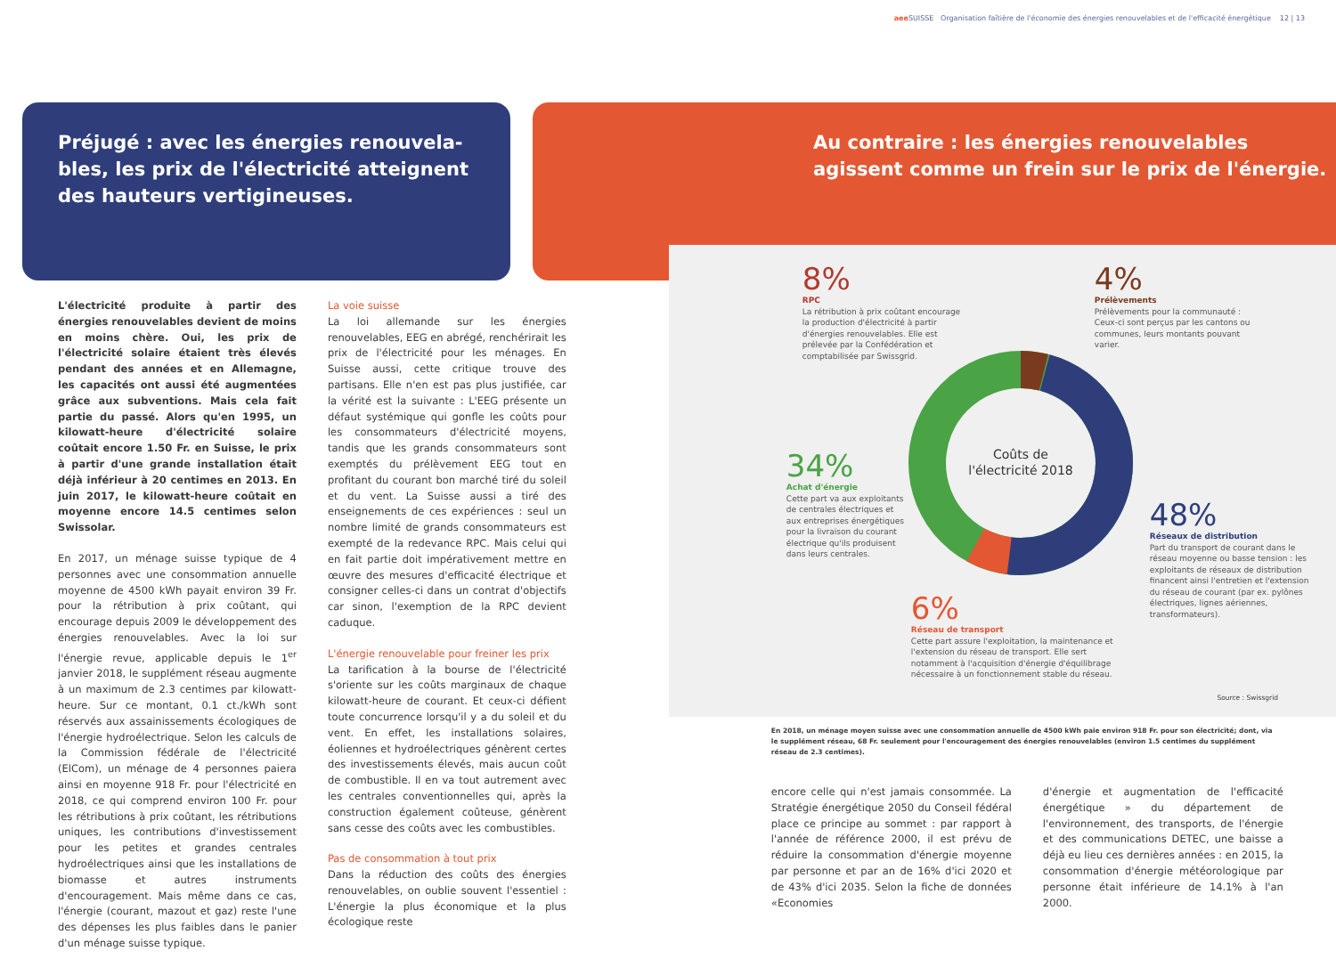aee SUISSE Organisation faîtière de l'économie des énergies renouvelables et de l'efficacité énergétique 12 | 13
Préjugé : avec les énergies renouvela-bles, les prix de l'électricité atteignent des hauteurs vertigineuses.
Au contraire : les énergies renouvelables agissent comme un frein sur le prix de l'énergie.
L'électricité produite à partir des énergies renouvelables devient de moins en moins chère. Oui, les prix de l'électricité solaire étaient très élevés pendant des années et en Allemagne, les capacités ont aussi été augmentées grâce aux subventions. Mais cela fait partie du passé. Alors qu'en 1995, un kilowatt-heure d'électricité solaire coûtait encore 1.50 Fr. en Suisse, le prix à partir d'une grande installation était déjà inférieur à 20 centimes en 2013. En juin 2017, le kilowatt-heure coûtait en moyenne encore 14.5 centimes selon Swissolar.
En 2017, un ménage suisse typique de 4 personnes avec une consommation annuelle moyenne de 4500 kWh payait environ 39 Fr. pour la rétribution à prix coûtant, qui encourage depuis 2009 le développement des énergies renouvelables. Avec la loi sur l'énergie revue, applicable depuis le 1<sup>er</sup> janvier 2018, le supplément réseau augmente à un maximum de 2.3 centimes par kilowatt-heure. Sur ce montant, 0.1 ct./kWh sont réservés aux assainissements écologiques de l'énergie hydroélectrique. Selon les calculs de la Commission fédérale de l'électricité (ElCom), un ménage de 4 personnes paiera ainsi en moyenne 918 Fr. pour l'électricité en 2018, ce qui comprend environ 100 Fr. pour les rétributions à prix coûtant, les rétributions uniques, les contributions d'investissement pour les petites et grandes centrales hydroélectriques ainsi que les installations de biomasse et autres instruments d'encouragement. Mais même dans ce cas, l'énergie (courant, mazout et gaz) reste l'une des dépenses les plus faibles dans le panier d'un ménage suisse typique.
La voie suisse
La loi allemande sur les énergies renouvelables, EEG en abrégé, renchérirait les prix de l'électricité pour les ménages. En Suisse aussi, cette critique trouve des partisans. Elle n'en est pas plus justifiée, car la vérité est la suivante : L'EEG présente un défaut systémique qui gonfle les coûts pour les consommateurs d'électricité moyens, tandis que les grands consommateurs sont exemptés du prélèvement EEG tout en profitant du courant bon marché tiré du soleil et du vent. La Suisse aussi a tiré des enseignements de ces expériences : seul un nombre limité de grands consommateurs est exempté de la redevance RPC. Mais celui qui en fait partie doit impérativement mettre en œuvre des mesures d'efficacité électrique et consigner celles-ci dans un contrat d'objectifs car sinon, l'exemption de la RPC devient caduque.
L'énergie renouvelable pour freiner les prix
La tarification à la bourse de l'électricité s'oriente sur les coûts marginaux de chaque kilowatt-heure de courant. Et ceux-ci défient toute concurrence lorsqu'il y a du soleil et du vent. En effet, les installations solaires, éoliennes et hydroélectriques génèrent certes des investissements élevés, mais aucun coût de combustible. Il en va tout autrement avec les centrales conventionnelles qui, après la construction également coûteuse, génèrent sans cesse des coûts avec les combustibles.
Pas de consommation à tout prix
Dans la réduction des coûts des énergies renouvelables, on oublie souvent l'essentiel : L'énergie la plus économique et la plus écologique reste
8%
RPC
La rétribution à prix coûtant encourage la production d'électricité à partir d'énergies renouvelables. Elle est prélevée par la Confédération et comptabilisée par Swissgrid.
4%
Prélèvements
Prélèvements pour la communauté : Ceux-ci sont perçus par les cantons ou communes, leurs montants pouvant varier.
34%
Achat d'énergie
Cette part va aux exploitants de centrales électriques et aux entreprises énergétiques pour la livraison du courant électrique qu'ils produisent dans leurs centrales.
Coûts de
l'électricité 2018
48%
Réseaux de distribution
Part du transport de courant dans le réseau moyenne ou basse tension : les exploitants de réseaux de distribution financent ainsi l'entretien et l'extension du réseau de courant (par ex. pylônes électriques, lignes aériennes, transformateurs).
6%
Réseau de transport
Cette part assure l'exploitation, la maintenance et l'extension du réseau de transport. Elle sert notamment à l'acquisition d'énergie d'équilibrage nécessaire à un fonctionnement stable du réseau.
Source : Swissgrid
En 2018, un ménage moyen suisse avec une consommation annuelle de 4500 kWh paie environ 918 Fr. pour son électricité; dont, via le supplément réseau, 68 Fr. seulement pour l'encouragement des énergies renouvelables (environ 1.5 centimes du supplément réseau de 2.3 centimes).
encore celle qui n'est jamais consommée. La Stratégie énergétique 2050 du Conseil fédéral place ce principe au sommet : par rapport à l'année de référence 2000, il est prévu de réduire la consommation d'énergie moyenne par personne et par an de 16% d'ici 2020 et de 43% d'ici 2035. Selon la fiche de données «Economies
d'énergie et augmentation de l'efficacité énergétique » du département de l'environnement, des transports, de l'énergie et des communications DETEC, une baisse a déjà eu lieu ces dernières années : en 2015, la consommation d'énergie météorologique par personne était inférieure de 14.1% à l'an 2000.